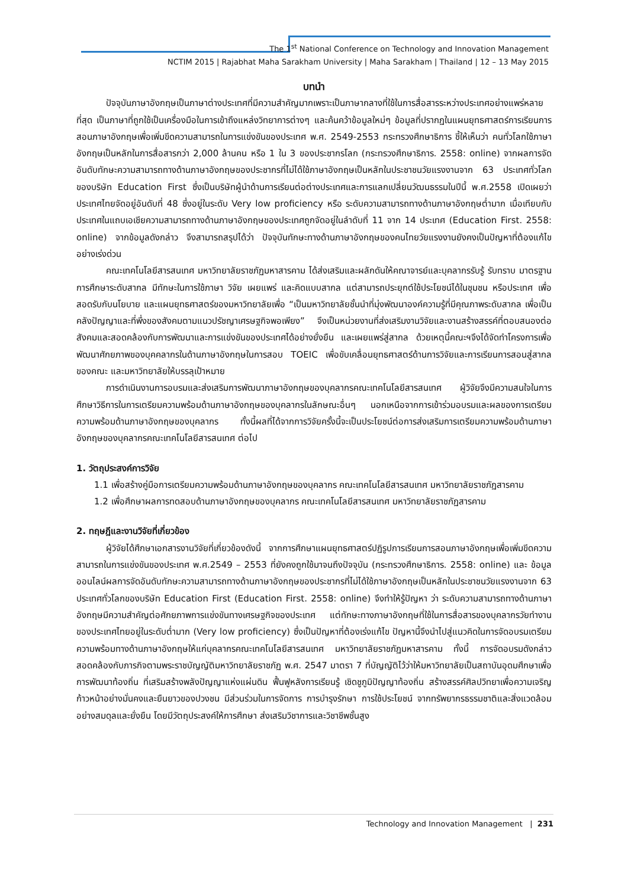The 1<sup>st</sup> National Conference on Technology and Innovation Management
NCTIM 2015 | Rajabhat Maha Sarakham University | Maha Sarakham | Thailand | 12 – 13 May 2015
บทนำ
ปัจจุบันภาษาอังกฤษเป็นภาษาต่างประเทศที่มีความสำคัญมากเพราะเป็นภาษากลางที่ใช้ในการสื่อสารระหว่างประเทศอย่างแพร่หลายที่สุด เป็นภาษาที่ถูกใช้เป็นเครื่องมือในการเข้าถึงแหล่งวิทยาการต่างๆ และค้นคว้าข้อมูลใหม่ๆ ข้อมูลที่ปรากฏในแผนยุทธศาสตร์การเรียนการสอนภาษาอังกฤษเพื่อเพิ่มขีดความสามารถในการแข่งขันของประเทศ พ.ศ. 2549-2553 กระทรวงศึกษาธิการ ชี้ให้เห็นว่า คนทั่วโลกใช้ภาษาอังกฤษเป็นหลักในการสื่อสารกว่า 2,000 ล้านคน หรือ 1 ใน 3 ของประชากรโลก (กระทรวงศึกษาธิการ. 2558: online) จากผลการจัดอันดับทักษะความสามารถทางด้านภาษาอังกฤษของประชากรที่ไม่ได้ใช้ภาษาอังกฤษเป็นหลักในประชาชนวัยแรงงานจาก 63 ประเทศทั่วโลกของบริษัท Education First ซึ่งเป็นบริษัทผู้นำด้านการเรียนต่อต่างประเทศและการแลกเปลี่ยนวัฒนธรรมในปีนี้ พ.ศ.2558 เปิดเผยว่า ประเทศไทยจัดอยู่อันดับที่ 48 ซึ่งอยู่ในระดับ Very low proficiency หรือ ระดับความสามารถทางด้านภาษาอังกฤษต่ำมาก เมื่อเทียบกับประเทศในแถบเอเชียความสามารถทางด้านภาษาอังกฤษของประเทศถูกจัดอยู่ในลำดับที่ 11 จาก 14 ประเทศ (Education First. 2558: online) จากข้อมูลดังกล่าว จึงสามารถสรุปได้ว่า ปัจจุบันทักษะทางด้านภาษาอังกฤษของคนไทยวัยแรงงานยังคงเป็นปัญหาที่ต้องแก้ไขอย่างเร่งด่วน
คณะเทคโนโลยีสารสนเทศ มหาวิทยาลัยราชภัฏมหาสารคาม ได้ส่งเสริมและผลักดันให้คณาจารย์และบุคลากรรับรู้ รับทราบ มาตรฐานการศึกษาระดับสากล มีทักษะในการใช้ภาษา วิจัย เผยแพร่ และคิดแบบสากล แต่สามารถประยุกต์ใช้ประโยชน์ได้ในชุมชน หรือประเทศ เพื่อสอดรับกับนโยบาย และแผนยุทธศาสตร์ของมหาวิทยาลัยเพื่อ “เป็นมหาวิทยาลัยชั้นนำที่มุ่งพัฒนาองค์ความรู้ที่มีคุณภาพระดับสากล เพื่อเป็นคลังปัญญาและที่พึ่งของสังคมตามแนวปรัชญาเศรษฐกิจพอเพียง” จึงเป็นหน่วยงานที่ส่งเสริมงานวิจัยและงานสร้างสรรค์ที่ตอบสนองต่อสังคมและสอดคล้องกับการพัฒนาและการแข่งขันของประเทศได้อย่างยั่งยืน และเผยแพร่สู่สากล ด้วยเหตุนี้คณะฯจึงได้จัดทำโครงการเพื่อพัฒนาศักยภาพของบุคคลากรในด้านภาษาอังกฤษในการสอบ TOEIC เพื่อขับเคลื่อนยุทธศาสตร์ด้านการวิจัยและการเรียนการสอนสู่สากลของคณะ และมหาวิทยาลัยให้บรรลุเป้าหมาย
การดำเนินงานการอบรมและส่งเสริมการพัฒนาภาษาอังกฤษของบุคลากรคณะเทคโนโลยีสารสนเทศ ผู้วิจัยจึงมีความสนใจในการศึกษาวิธีการในการเตรียมความพร้อมด้านภาษาอังกฤษของบุคลากรในลักษณะอื่นๆ นอกเหนือจากการเข้าร่วมอบรมและผลของการเตรียมความพร้อมด้านภาษาอังกฤษของบุคลากร ทั้งนี้ผลที่ได้จากการวิจัยครั้งนี้จะเป็นประโยชน์ต่อการส่งเสริมการเตรียมความพร้อมด้านภาษาอังกฤษของบุคลากรคณะเทคโนโลยีสารสนเทศ ต่อไป
1. วัตถุประสงค์การวิจัย
1.1 เพื่อสร้างคู่มือการเตรียมความพร้อมด้านภาษาอังกฤษของบุคลากร คณะเทคโนโลยีสารสนเทศ มหาวิทยาลัยราชภัฏสารคาม
1.2 เพื่อศึกษาผลการทดสอบด้านภาษาอังกฤษของบุคลากร คณะเทคโนโลยีสารสนเทศ มหาวิทยาลัยราชภัฏสารคาม
2. ทฤษฎีและงานวิจัยที่เกี่ยวข้อง
ผู้วิจัยได้ศึกษาเอกสารงานวิจัยที่เกี่ยวข้องดังนี้ จากการศึกษาแผนยุทธศาสตร์ปฏิรูปการเรียนการสอนภาษาอังกฤษเพื่อเพิ่มขีดความสามารถในการแข่งขันของประเทศ พ.ศ.2549 – 2553 ที่ยังคงถูกใช้มาจนถึงปัจจุบัน (กระทรวงศึกษาธิการ. 2558: online) และ ข้อมูลออนไลน์ผลการจัดอันดับทักษะความสามารถทางด้านภาษาอังกฤษของประชากรที่ไม่ได้ใช้ภาษาอังกฤษเป็นหลักในประชาชนวัยแรงงานจาก 63 ประเทศทั่วโลกของบริษัท Education First (Education First. 2558: online) จึงทำให้รู้ปัญหา ว่า ระดับความสามารถทางด้านภาษาอังกฤษมีความสำคัญต่อศักยภาพการแข่งขันทางเศรษฐกิจของประเทศ แต่ทักษะทางภาษาอังกฤษที่ใช้ในการสื่อสารของบุคลากรวัยทำงานของประเทศไทยอยู่ในระดับต่ำมาก (Very low proficiency) ซึ่งเป็นปัญหาที่ต้องเร่งแก้ไข ปัญหานี้จึงนำไปสู่แนวคิดในการจัดอบรมเตรียมความพร้อมทางด้านภาษาอังกฤษให้แก่บุคลากรคณะเทคโนโลยีสารสนเทศ มหาวิทยาลัยราชภัฏมหาสารคาม ทั้งนี้ การจัดอบรมดังกล่าวสอดคล้องกับภารกิจตามพระราชบัญญัติมหาวิทยาลัยราชภัฏ พ.ศ. 2547 มาตรา 7 ที่บัญญัติไว้ว่าให้มหาวิทยาลัยเป็นสถาบันอุดมศึกษาเพื่อการพัฒนาท้องถิ่น ที่เสริมสร้างพลังปัญญาแห่งแผ่นดิน ฟื้นฟูหลังการเรียนรู้ เชิดชูภูมิปัญญาท้องถิ่น สร้างสรรค์ศิลปวิทยาเพื่อความเจริญก้าวหน้าอย่างมั่นคงและยืนยาวของปวงชน มีส่วนร่วมในการจัดการ การบำรุงรักษา การใช้ประโยชน์ จากทรัพยากรธรรมชาติและสิ่งแวดล้อมอย่างสมดุลและยั่งยืน โดยมีวัตถุประสงค์ให้การศึกษา ส่งเสริมวิชาการและวิชาชีพชั้นสูง
Technology and Innovation Management | 231